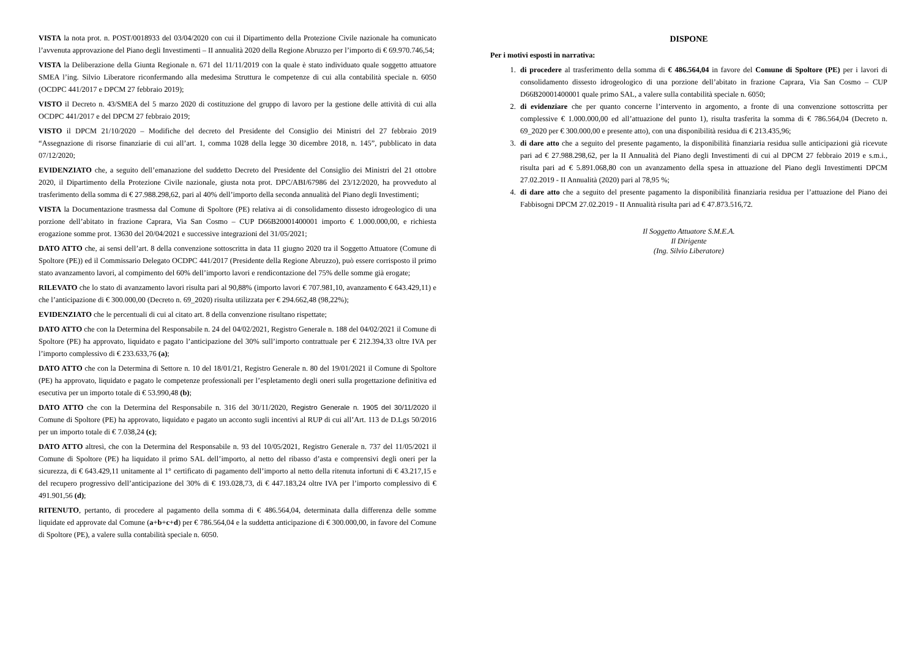VISTA la nota prot. n. POST/0018933 del 03/04/2020 con cui il Dipartimento della Protezione Civile nazionale ha comunicato l’avvenuta approvazione del Piano degli Investimenti – II annualità 2020 della Regione Abruzzo per l’importo di € 69.970.746,54;
VISTA la Deliberazione della Giunta Regionale n. 671 del 11/11/2019 con la quale è stato individuato quale soggetto attuatore SMEA l’ing. Silvio Liberatore riconfermando alla medesima Struttura le competenze di cui alla contabilità speciale n. 6050 (OCDPC 441/2017 e DPCM 27 febbraio 2019);
VISTO il Decreto n. 43/SMEA del 5 marzo 2020 di costituzione del gruppo di lavoro per la gestione delle attività di cui alla OCDPC 441/2017 e del DPCM 27 febbraio 2019;
VISTO il DPCM 21/10/2020 – Modifiche del decreto del Presidente del Consiglio dei Ministri del 27 febbraio 2019 “Assegnazione di risorse finanziarie di cui all’art. 1, comma 1028 della legge 30 dicembre 2018, n. 145”, pubblicato in data 07/12/2020;
EVIDENZIATO che, a seguito dell’emanazione del suddetto Decreto del Presidente del Consiglio dei Ministri del 21 ottobre 2020, il Dipartimento della Protezione Civile nazionale, giusta nota prot. DPC/ABI/67986 del 23/12/2020, ha provveduto al trasferimento della somma di € 27.988.298,62, pari al 40% dell’importo della seconda annualità del Piano degli Investimenti;
VISTA la Documentazione trasmessa dal Comune di Spoltore (PE) relativa ai di consolidamento dissesto idrogeologico di una porzione dell’abitato in frazione Caprara, Via San Cosmo – CUP D66B20001400001 importo € 1.000.000,00, e richiesta erogazione somme prot. 13630 del 20/04/2021 e successive integrazioni del 31/05/2021;
DATO ATTO che, ai sensi dell’art. 8 della convenzione sottoscritta in data 11 giugno 2020 tra il Soggetto Attuatore (Comune di Spoltore (PE)) ed il Commissario Delegato OCDPC 441/2017 (Presidente della Regione Abruzzo), può essere corrisposto il primo stato avanzamento lavori, al compimento del 60% dell’importo lavori e rendicontazione del 75% delle somme già erogate;
RILEVATO che lo stato di avanzamento lavori risulta pari al 90,88% (importo lavori € 707.981,10, avanzamento € 643.429,11) e che l’anticipazione di € 300.000,00 (Decreto n. 69_2020) risulta utilizzata per € 294.662,48 (98,22%);
EVIDENZIATO che le percentuali di cui al citato art. 8 della convenzione risultano rispettate;
DATO ATTO che con la Determina del Responsabile n. 24 del 04/02/2021, Registro Generale n. 188 del 04/02/2021 il Comune di Spoltore (PE) ha approvato, liquidato e pagato l’anticipazione del 30% sull’importo contrattuale per € 212.394,33 oltre IVA per l’importo complessivo di € 233.633,76 (a);
DATO ATTO che con la Determina di Settore n. 10 del 18/01/21, Registro Generale n. 80 del 19/01/2021 il Comune di Spoltore (PE) ha approvato, liquidato e pagato le competenze professionali per l’espletamento degli oneri sulla progettazione definitiva ed esecutiva per un importo totale di € 53.990,48 (b);
DATO ATTO che con la Determina del Responsabile n. 316 del 30/11/2020, Registro Generale n. 1905 del 30/11/2020 il Comune di Spoltore (PE) ha approvato, liquidato e pagato un acconto sugli incentivi al RUP di cui all’Art. 113 de D.Lgs 50/2016 per un importo totale di € 7.038,24 (c);
DATO ATTO altresì, che con la Determina del Responsabile n. 93 del 10/05/2021, Registro Generale n. 737 del 11/05/2021 il Comune di Spoltore (PE) ha liquidato il primo SAL dell’importo, al netto del ribasso d’asta e comprensivi degli oneri per la sicurezza, di € 643.429,11 unitamente al 1° certificato di pagamento dell’importo al netto della ritenuta infortuni di € 43.217,15 e del recupero progressivo dell’anticipazione del 30% di € 193.028,73, di € 447.183,24 oltre IVA per l’importo complessivo di € 491.901,56 (d);
RITENUTO, pertanto, di procedere al pagamento della somma di € 486.564,04, determinata dalla differenza delle somme liquidate ed approvate dal Comune (a+b+c+d) per € 786.564,04 e la suddetta anticipazione di € 300.000,00, in favore del Comune di Spoltore (PE), a valere sulla contabilità speciale n. 6050.
DISPONE
Per i motivi esposti in narrativa:
1. di procedere al trasferimento della somma di € 486.564,04 in favore del Comune di Spoltore (PE) per i lavori di consolidamento dissesto idrogeologico di una porzione dell’abitato in frazione Caprara, Via San Cosmo – CUP D66B20001400001 quale primo SAL, a valere sulla contabilità speciale n. 6050;
2. di evidenziare che per quanto concerne l’intervento in argomento, a fronte di una convenzione sottoscritta per complessive € 1.000.000,00 ed all’attuazione del punto 1), risulta trasferita la somma di € 786.564,04 (Decreto n. 69_2020 per € 300.000,00 e presente atto), con una disponibilità residua di € 213.435,96;
3. di dare atto che a seguito del presente pagamento, la disponibilità finanziaria residua sulle anticipazioni già ricevute pari ad € 27.988.298,62, per la II Annualità del Piano degli Investimenti di cui al DPCM 27 febbraio 2019 e s.m.i., risulta pari ad € 5.891.068,80 con un avanzamento della spesa in attuazione del Piano degli Investimenti DPCM 27.02.2019 - II Annualità (2020) pari al 78,95 %;
4. di dare atto che a seguito del presente pagamento la disponibilità finanziaria residua per l’attuazione del Piano dei Fabbisogni DPCM 27.02.2019 - II Annualità risulta pari ad € 47.873.516,72.
Il Soggetto Attuatore S.M.E.A.
Il Dirigente
(Ing. Silvio Liberatore)